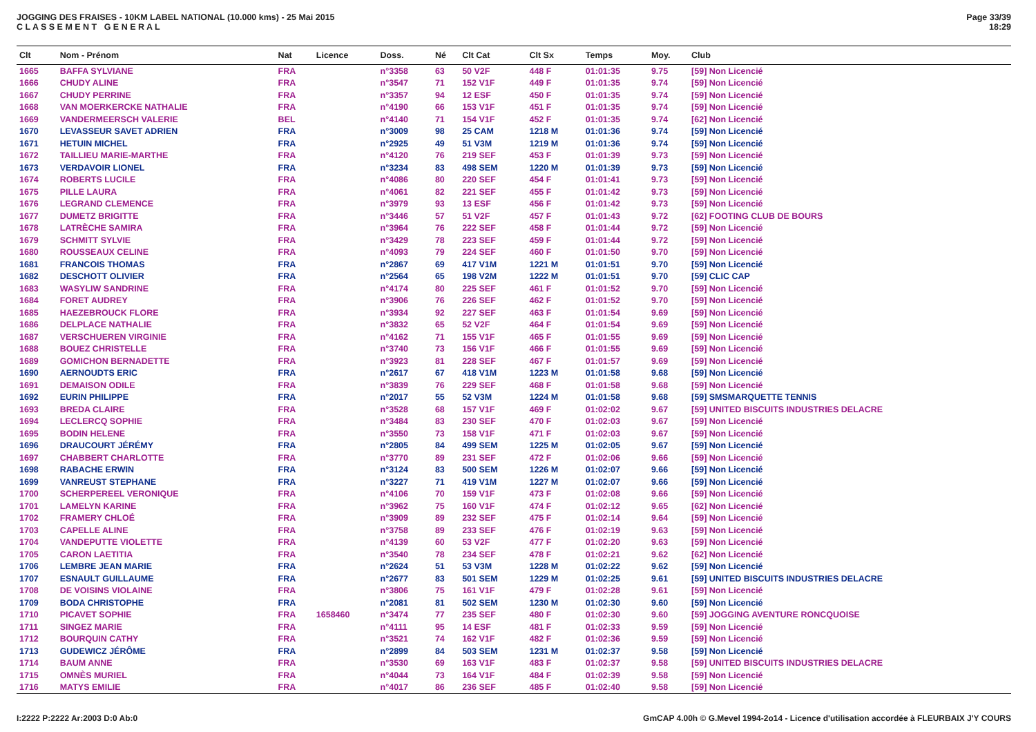JOGGING DES FRAISES - 10KM LABEL NATIONAL (10.000 kms) - 25 Mai 2015
C L A S S E M E N T G E N E R A L
Page 33/39
18:29
| Clt | Nom - Prénom | Nat | Licence | Doss. | Né | Clt Cat | Clt Sx | Temps | Moy. | Club |
| --- | --- | --- | --- | --- | --- | --- | --- | --- | --- | --- |
| 1665 | BAFFA SYLVIANE | FRA | | n°3358 | 63 | 50 V2F | 448 F | 01:01:35 | 9.75 | [59] Non Licencié |
| 1666 | CHUDY ALINE | FRA | | n°3547 | 71 | 152 V1F | 449 F | 01:01:35 | 9.74 | [59] Non Licencié |
| 1667 | CHUDY PERRINE | FRA | | n°3357 | 94 | 12 ESF | 450 F | 01:01:35 | 9.74 | [59] Non Licencié |
| 1668 | VAN MOERKERCKE NATHALIE | FRA | | n°4190 | 66 | 153 V1F | 451 F | 01:01:35 | 9.74 | [59] Non Licencié |
| 1669 | VANDERMEERSCH VALERIE | BEL | | n°4140 | 71 | 154 V1F | 452 F | 01:01:35 | 9.74 | [62] Non Licencié |
| 1670 | LEVASSEUR SAVET ADRIEN | FRA | | n°3009 | 98 | 25 CAM | 1218 M | 01:01:36 | 9.74 | [59] Non Licencié |
| 1671 | HETUIN MICHEL | FRA | | n°2925 | 49 | 51 V3M | 1219 M | 01:01:36 | 9.74 | [59] Non Licencié |
| 1672 | TAILLIEU MARIE-MARTHE | FRA | | n°4120 | 76 | 219 SEF | 453 F | 01:01:39 | 9.73 | [59] Non Licencié |
| 1673 | VERDAVOIR LIONEL | FRA | | n°3234 | 83 | 498 SEM | 1220 M | 01:01:39 | 9.73 | [59] Non Licencié |
| 1674 | ROBERTS LUCILE | FRA | | n°4086 | 80 | 220 SEF | 454 F | 01:01:41 | 9.73 | [59] Non Licencié |
| 1675 | PILLE LAURA | FRA | | n°4061 | 82 | 221 SEF | 455 F | 01:01:42 | 9.73 | [59] Non Licencié |
| 1676 | LEGRAND CLEMENCE | FRA | | n°3979 | 93 | 13 ESF | 456 F | 01:01:42 | 9.73 | [59] Non Licencié |
| 1677 | DUMETZ BRIGITTE | FRA | | n°3446 | 57 | 51 V2F | 457 F | 01:01:43 | 9.72 | [62] FOOTING CLUB DE BOURS |
| 1678 | LATRÈCHE SAMIRA | FRA | | n°3964 | 76 | 222 SEF | 458 F | 01:01:44 | 9.72 | [59] Non Licencié |
| 1679 | SCHMITT SYLVIE | FRA | | n°3429 | 78 | 223 SEF | 459 F | 01:01:44 | 9.72 | [59] Non Licencié |
| 1680 | ROUSSEAUX CELINE | FRA | | n°4093 | 79 | 224 SEF | 460 F | 01:01:50 | 9.70 | [59] Non Licencié |
| 1681 | FRANCOIS THOMAS | FRA | | n°2867 | 69 | 417 V1M | 1221 M | 01:01:51 | 9.70 | [59] Non Licencié |
| 1682 | DESCHOTT OLIVIER | FRA | | n°2564 | 65 | 198 V2M | 1222 M | 01:01:51 | 9.70 | [59] CLIC CAP |
| 1683 | WASYLIW SANDRINE | FRA | | n°4174 | 80 | 225 SEF | 461 F | 01:01:52 | 9.70 | [59] Non Licencié |
| 1684 | FORET AUDREY | FRA | | n°3906 | 76 | 226 SEF | 462 F | 01:01:52 | 9.70 | [59] Non Licencié |
| 1685 | HAEZEBROUCK FLORE | FRA | | n°3934 | 92 | 227 SEF | 463 F | 01:01:54 | 9.69 | [59] Non Licencié |
| 1686 | DELPLACE NATHALIE | FRA | | n°3832 | 65 | 52 V2F | 464 F | 01:01:54 | 9.69 | [59] Non Licencié |
| 1687 | VERSCHUEREN VIRGINIE | FRA | | n°4162 | 71 | 155 V1F | 465 F | 01:01:55 | 9.69 | [59] Non Licencié |
| 1688 | BOUEZ CHRISTELLE | FRA | | n°3740 | 73 | 156 V1F | 466 F | 01:01:55 | 9.69 | [59] Non Licencié |
| 1689 | GOMICHON BERNADETTE | FRA | | n°3923 | 81 | 228 SEF | 467 F | 01:01:57 | 9.69 | [59] Non Licencié |
| 1690 | AERNOUDTS ERIC | FRA | | n°2617 | 67 | 418 V1M | 1223 M | 01:01:58 | 9.68 | [59] Non Licencié |
| 1691 | DEMAISON ODILE | FRA | | n°3839 | 76 | 229 SEF | 468 F | 01:01:58 | 9.68 | [59] Non Licencié |
| 1692 | EURIN PHILIPPE | FRA | | n°2017 | 55 | 52 V3M | 1224 M | 01:01:58 | 9.68 | [59] SMSMARQUETTE TENNIS |
| 1693 | BREDA CLAIRE | FRA | | n°3528 | 68 | 157 V1F | 469 F | 01:02:02 | 9.67 | [59] UNITED BISCUITS INDUSTRIES DELACRE |
| 1694 | LECLERCQ SOPHIE | FRA | | n°3484 | 83 | 230 SEF | 470 F | 01:02:03 | 9.67 | [59] Non Licencié |
| 1695 | BODIN HELENE | FRA | | n°3550 | 73 | 158 V1F | 471 F | 01:02:03 | 9.67 | [59] Non Licencié |
| 1696 | DRAUCOURT JÉRÉMY | FRA | | n°2805 | 84 | 499 SEM | 1225 M | 01:02:05 | 9.67 | [59] Non Licencié |
| 1697 | CHABBERT CHARLOTTE | FRA | | n°3770 | 89 | 231 SEF | 472 F | 01:02:06 | 9.66 | [59] Non Licencié |
| 1698 | RABACHE ERWIN | FRA | | n°3124 | 83 | 500 SEM | 1226 M | 01:02:07 | 9.66 | [59] Non Licencié |
| 1699 | VANREUST STEPHANE | FRA | | n°3227 | 71 | 419 V1M | 1227 M | 01:02:07 | 9.66 | [59] Non Licencié |
| 1700 | SCHERPEREEL VERONIQUE | FRA | | n°4106 | 70 | 159 V1F | 473 F | 01:02:08 | 9.66 | [59] Non Licencié |
| 1701 | LAMELYN KARINE | FRA | | n°3962 | 75 | 160 V1F | 474 F | 01:02:12 | 9.65 | [62] Non Licencié |
| 1702 | FRAMERY CHLOÉ | FRA | | n°3909 | 89 | 232 SEF | 475 F | 01:02:14 | 9.64 | [59] Non Licencié |
| 1703 | CAPELLE ALINE | FRA | | n°3758 | 89 | 233 SEF | 476 F | 01:02:19 | 9.63 | [59] Non Licencié |
| 1704 | VANDEPUTTE VIOLETTE | FRA | | n°4139 | 60 | 53 V2F | 477 F | 01:02:20 | 9.63 | [59] Non Licencié |
| 1705 | CARON LAETITIA | FRA | | n°3540 | 78 | 234 SEF | 478 F | 01:02:21 | 9.62 | [62] Non Licencié |
| 1706 | LEMBRE JEAN MARIE | FRA | | n°2624 | 51 | 53 V3M | 1228 M | 01:02:22 | 9.62 | [59] Non Licencié |
| 1707 | ESNAULT GUILLAUME | FRA | | n°2677 | 83 | 501 SEM | 1229 M | 01:02:25 | 9.61 | [59] UNITED BISCUITS INDUSTRIES DELACRE |
| 1708 | DE VOISINS VIOLAINE | FRA | | n°3806 | 75 | 161 V1F | 479 F | 01:02:28 | 9.61 | [59] Non Licencié |
| 1709 | BODA CHRISTOPHE | FRA | | n°2081 | 81 | 502 SEM | 1230 M | 01:02:30 | 9.60 | [59] Non Licencié |
| 1710 | PICAVET SOPHIE | FRA | 1658460 | n°3474 | 77 | 235 SEF | 480 F | 01:02:30 | 9.60 | [59] JOGGING AVENTURE RONCQUOISE |
| 1711 | SINGEZ MARIE | FRA | | n°4111 | 95 | 14 ESF | 481 F | 01:02:33 | 9.59 | [59] Non Licencié |
| 1712 | BOURQUIN CATHY | FRA | | n°3521 | 74 | 162 V1F | 482 F | 01:02:36 | 9.59 | [59] Non Licencié |
| 1713 | GUDEWICZ JÉRÔME | FRA | | n°2899 | 84 | 503 SEM | 1231 M | 01:02:37 | 9.58 | [59] Non Licencié |
| 1714 | BAUM ANNE | FRA | | n°3530 | 69 | 163 V1F | 483 F | 01:02:37 | 9.58 | [59] UNITED BISCUITS INDUSTRIES DELACRE |
| 1715 | OMNÈS MURIEL | FRA | | n°4044 | 73 | 164 V1F | 484 F | 01:02:39 | 9.58 | [59] Non Licencié |
| 1716 | MATYS EMILIE | FRA | | n°4017 | 86 | 236 SEF | 485 F | 01:02:40 | 9.58 | [59] Non Licencié |
I:2222 P:2222 Ar:2003 D:0 Ab:0 GmCAP 4.00h © G.Mevel 1994-2o14 - Licence d'utilisation accordée à FLEURBAIX J'Y COURS